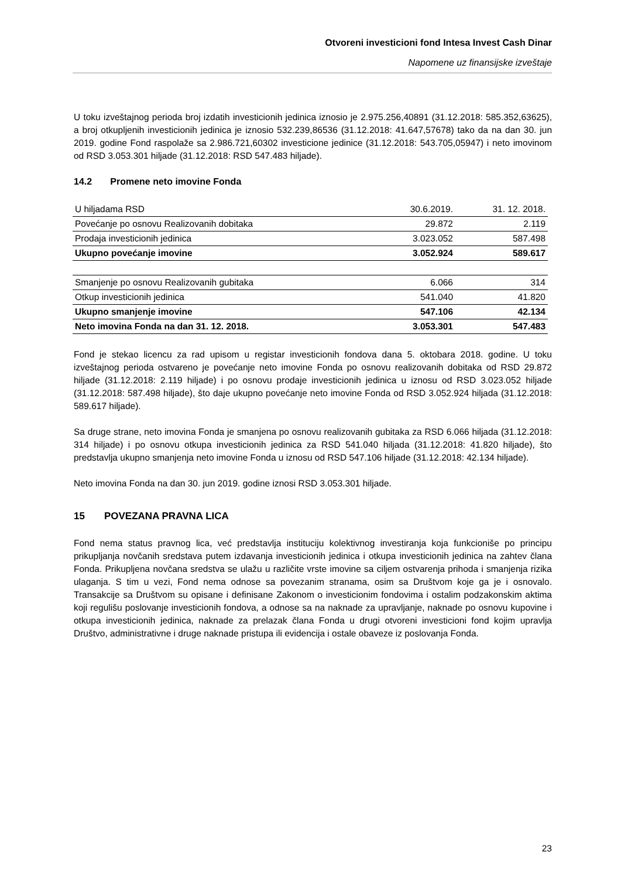Otvoreni investicioni fond Intesa Invest Cash Dinar
Napomene uz finansijske izveštaje
U toku izveštajnog perioda broj izdatih investicionih jedinica iznosio je 2.975.256,40891 (31.12.2018: 585.352,63625), a broj otkupljenih investicionih jedinica je iznosio 532.239,86536 (31.12.2018: 41.647,57678) tako da na dan 30. jun 2019. godine Fond raspolaže sa 2.986.721,60302 investicione jedinice (31.12.2018: 543.705,05947) i neto imovinom od RSD 3.053.301 hiljade (31.12.2018: RSD 547.483 hiljade).
14.2 Promene neto imovine Fonda
| U hiljadama RSD | 30.6.2019. | 31. 12. 2018. |
| Povećanje po osnovu Realizovanih dobitaka | 29.872 | 2.119 |
| Prodaja investicionih jedinica | 3.023.052 | 587.498 |
| Ukupno povećanje imovine | 3.052.924 | 589.617 |
| Smanjenje po osnovu Realizovanih gubitaka | 6.066 | 314 |
| Otkup investicionih jedinica | 541.040 | 41.820 |
| Ukupno smanjenje imovine | 547.106 | 42.134 |
| Neto imovina Fonda na dan 31. 12. 2018. | 3.053.301 | 547.483 |
Fond je stekao licencu za rad upisom u registar investicionih fondova dana 5. oktobara 2018. godine. U toku izveštajnog perioda ostvareno je povećanje neto imovine Fonda po osnovu realizovanih dobitaka od RSD 29.872 hiljade (31.12.2018: 2.119 hiljade) i po osnovu prodaje investicionih jedinica u iznosu od RSD 3.023.052 hiljade (31.12.2018: 587.498 hiljade), što daje ukupno povećanje neto imovine Fonda od RSD 3.052.924 hiljada (31.12.2018: 589.617 hiljade).
Sa druge strane, neto imovina Fonda je smanjena po osnovu realizovanih gubitaka za RSD 6.066 hiljada (31.12.2018: 314 hiljade) i po osnovu otkupa investicionih jedinica za RSD 541.040 hiljada (31.12.2018: 41.820 hiljade), što predstavlja ukupno smanjenja neto imovine Fonda u iznosu od RSD 547.106 hiljade (31.12.2018: 42.134 hiljade).
Neto imovina Fonda na dan 30. jun 2019. godine iznosi RSD 3.053.301 hiljade.
15 POVEZANA PRAVNA LICA
Fond nema status pravnog lica, već predstavlja instituciju kolektivnog investiranja koja funkcioniše po principu prikupljanja novčanih sredstava putem izdavanja investicionih jedinica i otkupa investicionih jedinica na zahtev člana Fonda. Prikupljena novčana sredstva se ulažu u različite vrste imovine sa ciljem ostvarenja prihoda i smanjenja rizika ulaganja. S tim u vezi, Fond nema odnose sa povezanim stranama, osim sa Društvom koje ga je i osnovalo. Transakcije sa Društvom su opisane i definisane Zakonom o investicionim fondovima i ostalim podzakonskim aktima koji regulišu poslovanje investicionih fondova, a odnose sa na naknade za upravljanje, naknade po osnovu kupovine i otkupa investicionih jedinica, naknade za prelazak člana Fonda u drugi otvoreni investicioni fond kojim upravlja Društvo, administrativne i druge naknade pristupa ili evidencija i ostale obaveze iz poslovanja Fonda.
23